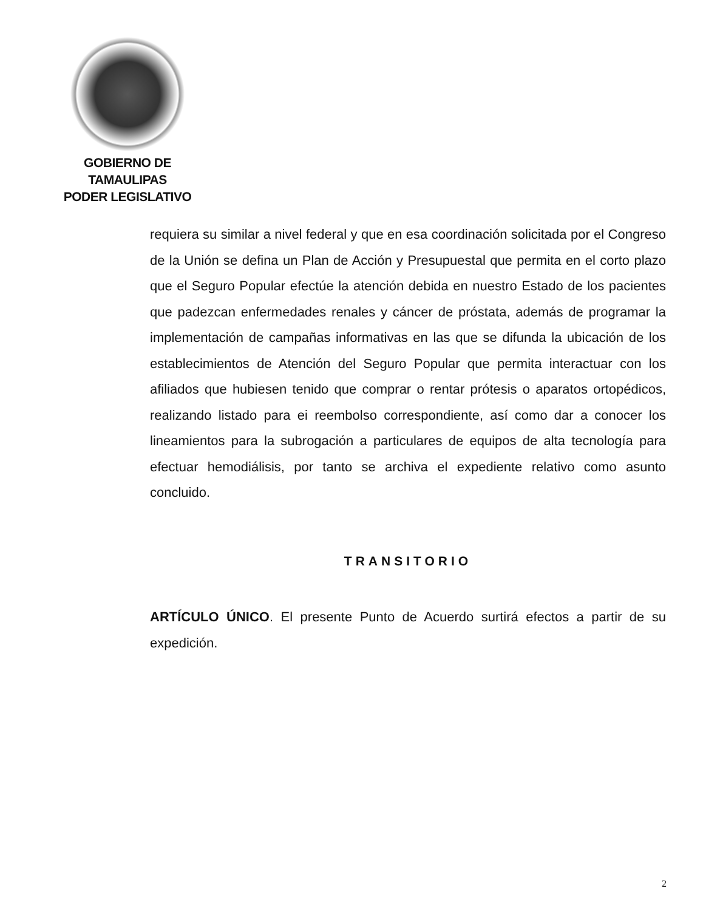GOBIERNO DE TAMAULIPAS
PODER LEGISLATIVO
requiera su similar a nivel federal y que en esa coordinación solicitada por el Congreso de la Unión se defina un Plan de Acción y Presupuestal que permita en el corto plazo que el Seguro Popular efectúe la atención debida en nuestro Estado de los pacientes que padezcan enfermedades renales y cáncer de próstata, además de programar la implementación de campañas informativas en las que se difunda la ubicación de los establecimientos de Atención del Seguro Popular que permita interactuar con los afiliados que hubiesen tenido que comprar o rentar prótesis o aparatos ortopédicos, realizando listado para ei reembolso correspondiente, así como dar a conocer los lineamientos para la subrogación a particulares de equipos de alta tecnología para efectuar hemodiálisis, por tanto se archiva el expediente relativo como asunto concluido.
TRANSITORIO
ARTÍCULO ÚNICO. El presente Punto de Acuerdo surtirá efectos a partir de su expedición.
2